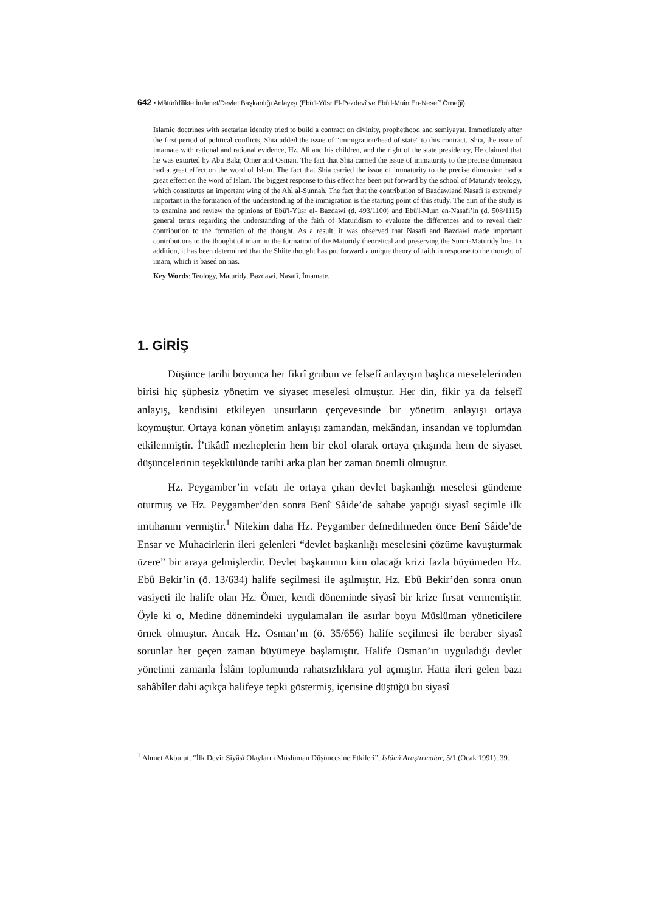642 • Mâtürîdîlikte İmâmet/Devlet Başkanlığı Anlayışı (Ebü’l-Yüsr El-Pezdevî ve Ebü’l-Muîn En-Nesefî Örneği)
Islamic doctrines with sectarian identity tried to build a contract on divinity, prophethood and semiyayat. Immediately after the first period of political conflicts, Shia added the issue of "immigration/head of state" to this contract. Shia, the issue of imamate with rational and rational evidence, Hz. Ali and his children, and the right of the state presidency, He claimed that he was extorted by Abu Bakr, Ömer and Osman. The fact that Shia carried the issue of immaturity to the precise dimension had a great effect on the word of Islam. The fact that Shia carried the issue of immaturity to the precise dimension had a great effect on the word of Islam. The biggest response to this effect has been put forward by the school of Maturidy teology, which constitutes an important wing of the Ahl al-Sunnah. The fact that the contribution of Bazdawiand Nasafi is extremely important in the formation of the understanding of the immigration is the starting point of this study. The aim of the study is to examine and review the opinions of Ebü'l-Yüsr el- Bazdawi (d. 493/1100) and Ebü'l-Muın en-Nasafi’in (d. 508/1115) general terms regarding the understanding of the faith of Maturidism to evaluate the differences and to reveal their contribution to the formation of the thought. As a result, it was observed that Nasafi and Bazdawi made important contributions to the thought of imam in the formation of the Maturidy theoretical and preserving the Sunni-Maturidy line. In addition, it has been determined that the Shiite thought has put forward a unique theory of faith in response to the thought of imam, which is based on nas.
Key Words: Teology, Maturidy, Bazdawi, Nasafi, İmamate.
1. GİRİŞ
Düşünce tarihi boyunca her fikrî grubun ve felsefî anlayışın başlıca meselelerinden birisi hiç şüphesiz yönetim ve siyaset meselesi olmuştur. Her din, fikir ya da felsefî anlayış, kendisini etkileyen unsurların çerçevesinde bir yönetim anlayışı ortaya koymuştur. Ortaya konan yönetim anlayışı zamandan, mekândan, insandan ve toplumdan etkilenmiştir. İ’tikâdî mezheplerin hem bir ekol olarak ortaya çıkışında hem de siyaset düşüncelerinin teşekkülünde tarihi arka plan her zaman önemli olmuştur.
Hz. Peygamber’in vefatı ile ortaya çıkan devlet başkanlığı meselesi gündeme oturmuş ve Hz. Peygamber’den sonra Benî Sâide’de sahabe yaptığı siyasî seçimle ilk imtihanını vermiştir.<sup>1</sup> Nitekim daha Hz. Peygamber defnedilmeden önce Benî Sâide’de Ensar ve Muhacirlerin ileri gelenleri “devlet başkanlığı meselesini çözüme kavuşturmak üzere” bir araya gelmişlerdir. Devlet başkanının kim olacağı krizi fazla büyümeden Hz. Ebû Bekir’in (ö. 13/634) halife seçilmesi ile aşılmıştır. Hz. Ebû Bekir’den sonra onun vasiyeti ile halife olan Hz. Ömer, kendi döneminde siyasî bir krize fırsat vermemiştir. Öyle ki o, Medine dönemindeki uygulamaları ile asırlar boyu Müslüman yöneticilere örnek olmuştur. Ancak Hz. Osman’ın (ö. 35/656) halife seçilmesi ile beraber siyasî sorunlar her geçen zaman büyümeye başlamıştır. Halife Osman’ın uyguladığı devlet yönetimi zamanla İslâm toplumunda rahatsızlıklara yol açmıştır. Hatta ileri gelen bazı sahâbîler dahi açıkça halifeye tepki göstermiş, içerisine düştüğü bu siyasî
<sup>1</sup> Ahmet Akbulut, “İlk Devir Siyâsî Olayların Müslüman Düşüncesine Etkileri”, İslâmî Araştırmalar, 5/1 (Ocak 1991), 39.